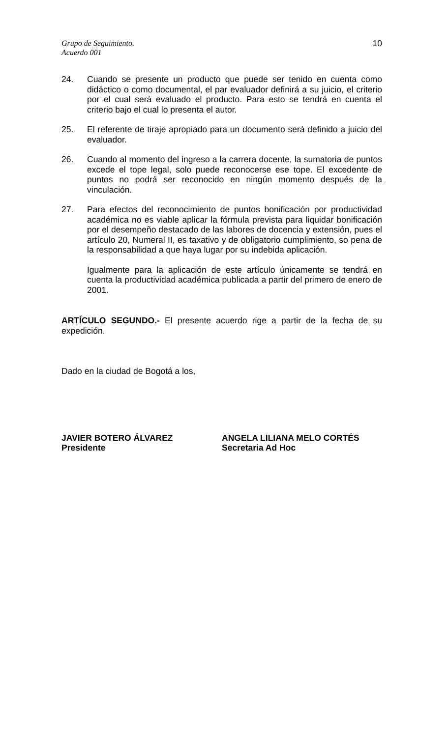Grupo de Seguimiento.
Acuerdo 001
10
24. Cuando se presente un producto que puede ser tenido en cuenta como didáctico o como documental, el par evaluador definirá a su juicio, el criterio por el cual será evaluado el producto. Para esto se tendrá en cuenta el criterio bajo el cual lo presenta el autor.
25. El referente de tiraje apropiado para un documento será definido a juicio del evaluador.
26. Cuando al momento del ingreso a la carrera docente, la sumatoria de puntos excede el tope legal, solo puede reconocerse ese tope. El excedente de puntos no podrá ser reconocido en ningún momento después de la vinculación.
27. Para efectos del reconocimiento de puntos bonificación por productividad académica no es viable aplicar la fórmula prevista para liquidar bonificación por el desempeño destacado de las labores de docencia y extensión, pues el artículo 20, Numeral II, es taxativo y de obligatorio cumplimiento, so pena de la responsabilidad a que haya lugar por su indebida aplicación.
Igualmente para la aplicación de este artículo únicamente se tendrá en cuenta la productividad académica publicada a partir del primero de enero de 2001.
ARTÍCULO SEGUNDO.- El presente acuerdo rige a partir de la fecha de su expedición.
Dado en la ciudad de Bogotá a los,
JAVIER BOTERO ÁLVAREZ
Presidente
ANGELA LILIANA MELO CORTÉS
Secretaria Ad Hoc